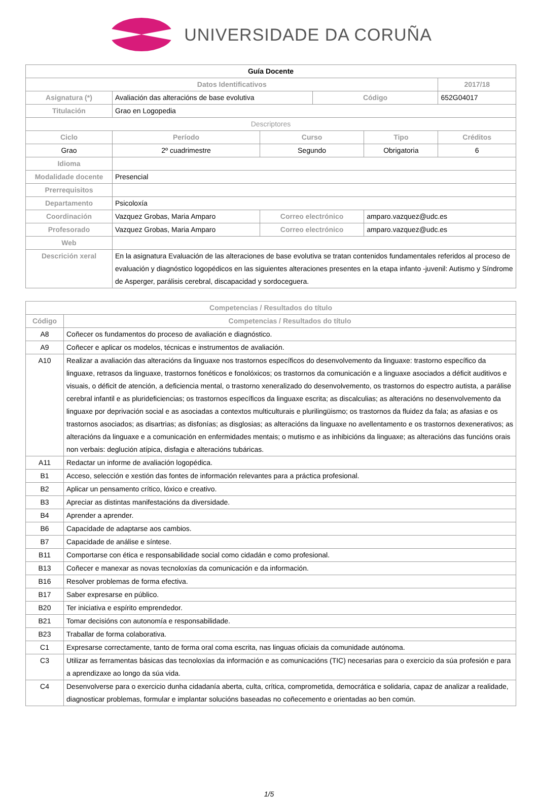UNIVERSIDADE DA CORUÑA
| Guía Docente | | | | | | |
| Datos Identificativos | | | | | | 2017/18 |
| Asignatura (*) | Avaliación das alteracións de base evolutiva | | | Código | | 652G04017 |
| Titulación | Grao en Logopedia | | | | | |
| Descriptores | | | | | | |
| Ciclo | | Período | Curso | | Tipo | Créditos |
| Grao | | 2º cuadrimestre | Segundo | | Obrigatoria | 6 |
| Idioma | | | | | | |
| Modalidade docente | Presencial | | | | | |
| Prerrequisitos | | | | | | |
| Departamento | Psicoloxía | | | | | |
| Coordinación | Vazquez Grobas, Maria Amparo | | Correo electrónico | | amparo.vazquez@udc.es | |
| Profesorado | Vazquez Grobas, Maria Amparo | | Correo electrónico | | amparo.vazquez@udc.es | |
| Web | | | | | | |
| Descrición xeral | En la asignatura Evaluación de las alteraciones de base evolutiva se tratan contenidos fundamentales referidos al proceso de evaluación y diagnóstico logopédicos en las siguientes alteraciones presentes en la etapa infanto -juvenil: Autismo y Síndrome de Asperger, parálisis cerebral, discapacidad y sordoceguera. | | | | | |
| Competencias / Resultados do título | |
| --- | --- |
| Código | Competencias / Resultados do título |
| A8 | Coñecer os fundamentos do proceso de avaliación e diagnóstico. |
| A9 | Coñecer e aplicar os modelos, técnicas e instrumentos de avaliación. |
| A10 | Realizar a avaliación das alteracións da linguaxe nos trastornos específicos do desenvolvemento da linguaxe: trastorno específico da linguaxe, retrasos da linguaxe, trastornos fonéticos e fonolóxicos; os trastornos da comunicación e a linguaxe asociados a déficit auditivos e visuais, o déficit de atención, a deficiencia mental, o trastorno xeneralizado do desenvolvemento, os trastornos do espectro autista, a parálise cerebral infantil e as plurideficiencias; os trastornos específicos da linguaxe escrita; as discalculias; as alteracións no desenvolvemento da linguaxe por deprivación social e as asociadas a contextos multiculturais e plurilingüismo; os trastornos da fluidez da fala; as afasias e os trastornos asociados; as disartrias; as disfonías; as disglosias; as alteracións da linguaxe no avellentamento e os trastornos dexenerativos; as alteracións da linguaxe e a comunicación en enfermidades mentais; o mutismo e as inhibicións da linguaxe; as alteracións das funcións orais non verbais: deglución atípica, disfagia e alteracións tubáricas. |
| A11 | Redactar un informe de avaliación logopédica. |
| B1 | Acceso, selección e xestión das fontes de información relevantes para a práctica profesional. |
| B2 | Aplicar un pensamento crítico, lóxico e creativo. |
| B3 | Apreciar as distintas manifestacións da diversidade. |
| B4 | Aprender a aprender. |
| B6 | Capacidade de adaptarse aos cambios. |
| B7 | Capacidade de análise e síntese. |
| B11 | Comportarse con ética e responsabilidade social como cidadán e como profesional. |
| B13 | Coñecer e manexar as novas tecnoloxías da comunicación e da información. |
| B16 | Resolver problemas de forma efectiva. |
| B17 | Saber expresarse en público. |
| B20 | Ter iniciativa e espírito emprendedor. |
| B21 | Tomar decisións con autonomía e responsabilidade. |
| B23 | Traballar de forma colaborativa. |
| C1 | Expresarse correctamente, tanto de forma oral coma escrita, nas linguas oficiais da comunidade autónoma. |
| C3 | Utilizar as ferramentas básicas das tecnoloxías da información e as comunicacións (TIC) necesarias para o exercicio da súa profesión e para a aprendizaxe ao longo da súa vida. |
| C4 | Desenvolverse para o exercicio dunha cidadanía aberta, culta, crítica, comprometida, democrática e solidaria, capaz de analizar a realidade, diagnosticar problemas, formular e implantar solucións baseadas no coñecemento e orientadas ao ben común. |
1/5